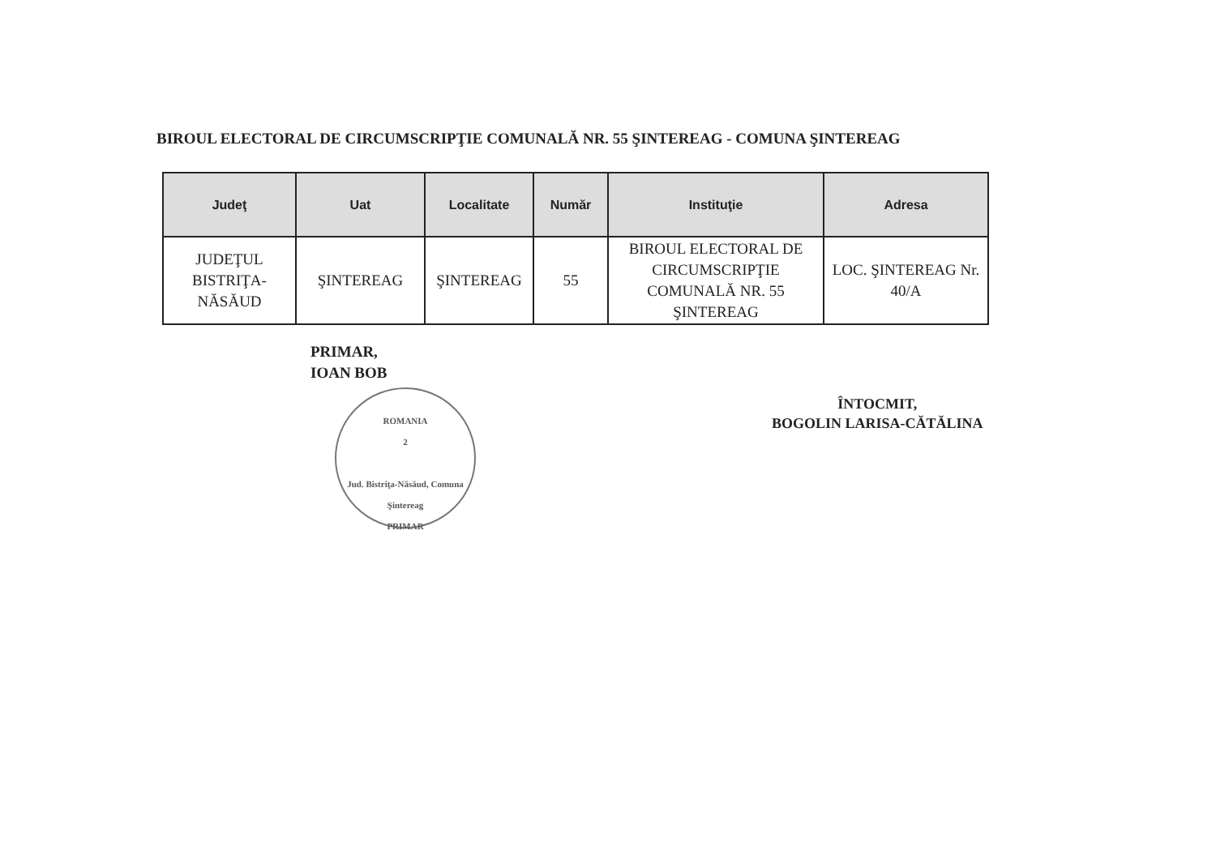BIROUL ELECTORAL DE CIRCUMSCRIPŢIE COMUNALĂ NR. 55 ŞINTEREAG - COMUNA ŞINTEREAG
| Judeţ | Uat | Localitate | Număr | Instituţie | Adresa |
| --- | --- | --- | --- | --- | --- |
| JUDEŢUL BISTRIŢA-NĂSĂUD | ŞINTEREAG | ŞINTEREAG | 55 | BIROUL ELECTORAL DE CIRCUMSCRIPŢIE COMUNALĂ NR. 55 ŞINTEREAG | LOC. ŞINTEREAG Nr. 40/A |
PRIMAR,
IOAN BOB
ROMANIA
2
Jud. Bistriţa-Năsăud, Comuna Şintereag
PRIMAR
ÎNTOCMIT,
BOGOLIN LARISA-CĂTĂLINA